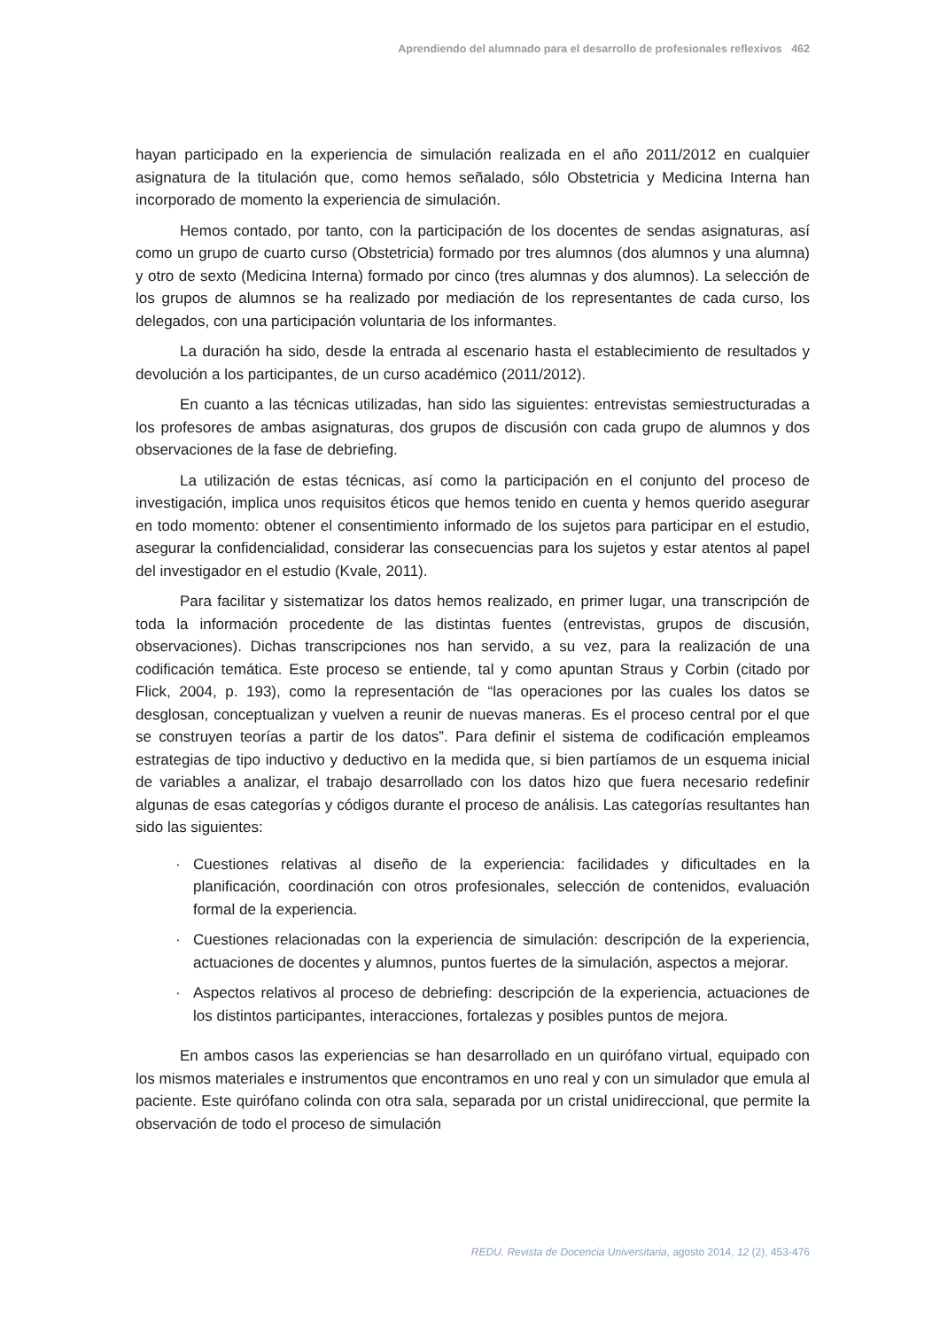Aprendiendo del alumnado para el desarrollo de profesionales reflexivos 462
hayan participado en la experiencia de simulación realizada en el año 2011/2012 en cualquier asignatura de la titulación que, como hemos señalado, sólo Obstetricia y Medicina Interna han incorporado de momento la experiencia de simulación.
Hemos contado, por tanto, con la participación de los docentes de sendas asignaturas, así como un grupo de cuarto curso (Obstetricia) formado por tres alumnos (dos alumnos y una alumna) y otro de sexto (Medicina Interna) formado por cinco (tres alumnas y dos alumnos). La selección de los grupos de alumnos se ha realizado por mediación de los representantes de cada curso, los delegados, con una participación voluntaria de los informantes.
La duración ha sido, desde la entrada al escenario hasta el establecimiento de resultados y devolución a los participantes, de un curso académico (2011/2012).
En cuanto a las técnicas utilizadas, han sido las siguientes: entrevistas semiestructuradas a los profesores de ambas asignaturas, dos grupos de discusión con cada grupo de alumnos y dos observaciones de la fase de debriefing.
La utilización de estas técnicas, así como la participación en el conjunto del proceso de investigación, implica unos requisitos éticos que hemos tenido en cuenta y hemos querido asegurar en todo momento: obtener el consentimiento informado de los sujetos para participar en el estudio, asegurar la confidencialidad, considerar las consecuencias para los sujetos y estar atentos al papel del investigador en el estudio (Kvale, 2011).
Para facilitar y sistematizar los datos hemos realizado, en primer lugar, una transcripción de toda la información procedente de las distintas fuentes (entrevistas, grupos de discusión, observaciones). Dichas transcripciones nos han servido, a su vez, para la realización de una codificación temática. Este proceso se entiende, tal y como apuntan Straus y Corbin (citado por Flick, 2004, p. 193), como la representación de “las operaciones por las cuales los datos se desglosan, conceptualizan y vuelven a reunir de nuevas maneras. Es el proceso central por el que se construyen teorías a partir de los datos”. Para definir el sistema de codificación empleamos estrategias de tipo inductivo y deductivo en la medida que, si bien partíamos de un esquema inicial de variables a analizar, el trabajo desarrollado con los datos hizo que fuera necesario redefinir algunas de esas categorías y códigos durante el proceso de análisis. Las categorías resultantes han sido las siguientes:
· Cuestiones relativas al diseño de la experiencia: facilidades y dificultades en la planificación, coordinación con otros profesionales, selección de contenidos, evaluación formal de la experiencia.
· Cuestiones relacionadas con la experiencia de simulación: descripción de la experiencia, actuaciones de docentes y alumnos, puntos fuertes de la simulación, aspectos a mejorar.
· Aspectos relativos al proceso de debriefing: descripción de la experiencia, actuaciones de los distintos participantes, interacciones, fortalezas y posibles puntos de mejora.
En ambos casos las experiencias se han desarrollado en un quirófano virtual, equipado con los mismos materiales e instrumentos que encontramos en uno real y con un simulador que emula al paciente. Este quirófano colinda con otra sala, separada por un cristal unidireccional, que permite la observación de todo el proceso de simulación
REDU. Revista de Docencia Universitaria, agosto 2014, 12 (2), 453-476